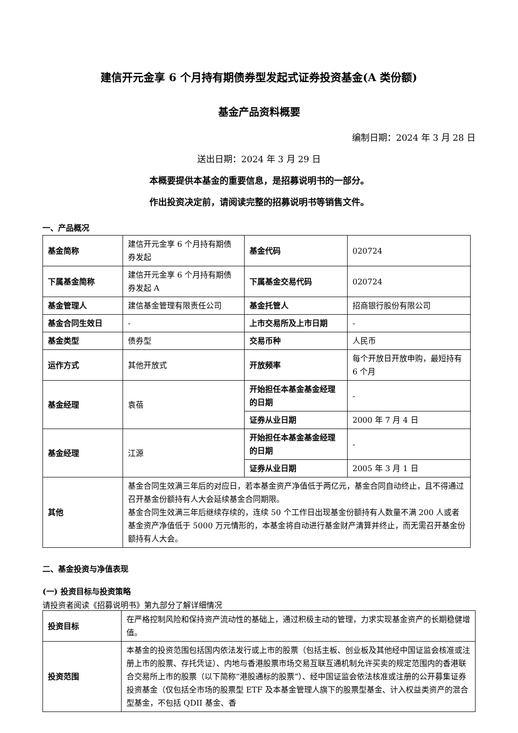建信开元金享 6 个月持有期债券型发起式证券投资基金(A 类份额)
基金产品资料概要
编制日期：2024 年 3 月 28 日
送出日期：2024 年 3 月 29 日
本概要提供本基金的重要信息，是招募说明书的一部分。
作出投资决定前，请阅读完整的招募说明书等销售文件。
一、产品概况
| 基金简称 | 建信开元金享 6 个月持有期债券发起 | 基金代码 | 020724 |
| 下属基金简称 | 建信开元金享 6 个月持有期债券发起 A | 下属基金交易代码 | 020724 |
| 基金管理人 | 建信基金管理有限责任公司 | 基金托管人 | 招商银行股份有限公司 |
| 基金合同生效日 | - | 上市交易所及上市日期 | - |
| 基金类型 | 债券型 | 交易币种 | 人民币 |
| 运作方式 | 其他开放式 | 开放频率 | 每个开放日开放申购，最短持有 6 个月 |
| 基金经理 | 袁蓓 | 开始担任本基金基金经理的日期 | - |
| | | 证券从业日期 | 2000 年 7 月 4 日 |
| 基金经理 | 江源 | 开始担任本基金基金经理的日期 | - |
| | | 证券从业日期 | 2005 年 3 月 1 日 |
| 其他 | 基金合同生效满三年后的对应日，若本基金资产净值低于两亿元，基金合同自动终止，且不得通过召开基金份额持有人大会延续基金合同期限。 基金合同生效满三年后继续存续的，连续 50 个工作日出现基金份额持有人数量不满 200 人或者基金资产净值低于 5000 万元情形的，本基金将自动进行基金财产清算并终止，而无需召开基金份额持有人大会。 | | |
二、基金投资与净值表现
(一) 投资目标与投资策略
请投资者阅读《招募说明书》第九部分了解详细情况
| 投资目标 | 在严格控制风险和保持资产流动性的基础上，通过积极主动的管理，力求实现基金资产的长期稳健增值。 |
| 投资范围 | 本基金的投资范围包括国内依法发行或上市的股票（包括主板、创业板及其他经中国证监会核准或注册上市的股票、存托凭证）、内地与香港股票市场交易互联互通机制允许买卖的规定范围内的香港联合交易所上市的股票（以下简称“港股通标的股票”）、经中国证监会依法核准或注册的公开募集证券投资基金（仅包括全市场的股票型 ETF 及本基金管理人旗下的股票型基金、计入权益类资产的混合型基金，不包括 QDII 基金、香 |